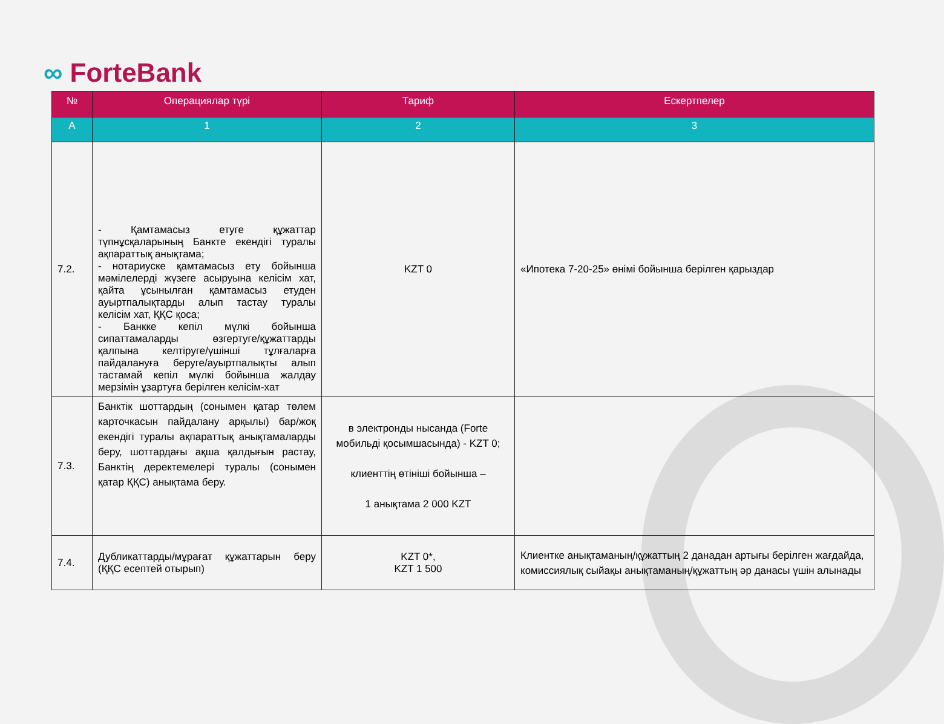∞ ForteBank
| № | Операциялар түрі | Тариф | Ескертпелер |
| --- | --- | --- | --- |
| А | 1 | 2 | 3 |
| 7.2. | - Қамтамасыз етуге құжаттар түпнұсқаларының Банкте екендігі туралы ақпараттық анықтама; - нотариуске қамтамасыз ету бойынша мәмілелерді жүзеге асыруына келісім хат, қайта ұсынылған қамтамасыз етуден ауыртпалықтарды алып тастау туралы келісім хат, ҚҚС қоса; - Банкке кепіл мүлкі бойынша сипаттамаларды өзгертуге/құжаттарды қалпына келтіруге/үшінші тұлғаларға пайдалануға беруге/ауыртпалықты алып тастамай кепіл мүлкі бойынша жалдау мерзімін ұзартуға берілген келісім-хат | KZT 0 | «Ипотека 7-20-25» өнімі бойынша берілген қарыздар |
| 7.3. | Банктік шоттардың (сонымен қатар төлем карточкасын пайдалану арқылы) бар/жоқ екендігі туралы ақпараттық анықтамаларды беру, шоттардағы ақша қалдығын растау, Банктің деректемелері туралы (сонымен қатар ҚҚС) анықтама беру. | в электронды нысанда (Forte мобильді қосымшасында) - KZT 0; клиенттің өтініші бойынша – 1 анықтама 2 000 KZT | |
| 7.4. | Дубликаттарды/мұрағат құжаттарын беру (ҚҚС есептей отырып) | KZT 0*, KZT 1 500 | Клиентке анықтаманың/құжаттың 2 данадан артығы берілген жағдайда, комиссиялық сыйақы анықтаманың/құжаттың әр данасы үшін алынады |